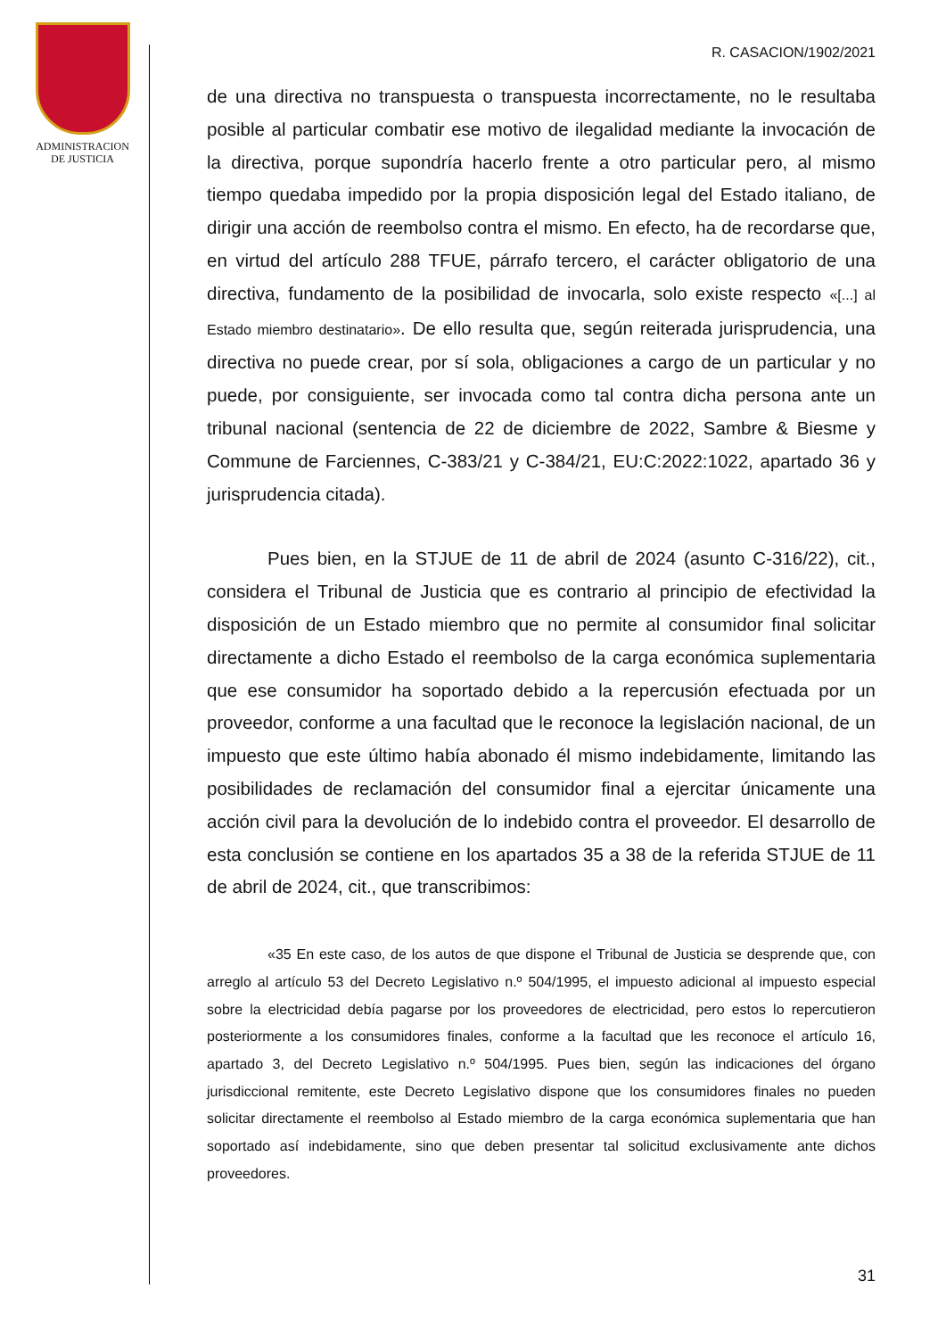ADMINISTRACION
DE JUSTICIA
R. CASACION/1902/2021
de una directiva no transpuesta o transpuesta incorrectamente, no le resultaba posible al particular combatir ese motivo de ilegalidad mediante la invocación de la directiva, porque supondría hacerlo frente a otro particular pero, al mismo tiempo quedaba impedido por la propia disposición legal del Estado italiano, de dirigir una acción de reembolso contra el mismo. En efecto, ha de recordarse que, en virtud del artículo 288 TFUE, párrafo tercero, el carácter obligatorio de una directiva, fundamento de la posibilidad de invocarla, solo existe respecto «[...] al Estado miembro destinatario». De ello resulta que, según reiterada jurisprudencia, una directiva no puede crear, por sí sola, obligaciones a cargo de un particular y no puede, por consiguiente, ser invocada como tal contra dicha persona ante un tribunal nacional (sentencia de 22 de diciembre de 2022, Sambre & Biesme y Commune de Farciennes, C-383/21 y C-384/21, EU:C:2022:1022, apartado 36 y jurisprudencia citada).
Pues bien, en la STJUE de 11 de abril de 2024 (asunto C-316/22), cit., considera el Tribunal de Justicia que es contrario al principio de efectividad la disposición de un Estado miembro que no permite al consumidor final solicitar directamente a dicho Estado el reembolso de la carga económica suplementaria que ese consumidor ha soportado debido a la repercusión efectuada por un proveedor, conforme a una facultad que le reconoce la legislación nacional, de un impuesto que este último había abonado él mismo indebidamente, limitando las posibilidades de reclamación del consumidor final a ejercitar únicamente una acción civil para la devolución de lo indebido contra el proveedor. El desarrollo de esta conclusión se contiene en los apartados 35 a 38 de la referida STJUE de 11 de abril de 2024, cit., que transcribimos:
«35 En este caso, de los autos de que dispone el Tribunal de Justicia se desprende que, con arreglo al artículo 53 del Decreto Legislativo n.º 504/1995, el impuesto adicional al impuesto especial sobre la electricidad debía pagarse por los proveedores de electricidad, pero estos lo repercutieron posteriormente a los consumidores finales, conforme a la facultad que les reconoce el artículo 16, apartado 3, del Decreto Legislativo n.º 504/1995. Pues bien, según las indicaciones del órgano jurisdiccional remitente, este Decreto Legislativo dispone que los consumidores finales no pueden solicitar directamente el reembolso al Estado miembro de la carga económica suplementaria que han soportado así indebidamente, sino que deben presentar tal solicitud exclusivamente ante dichos proveedores.
31